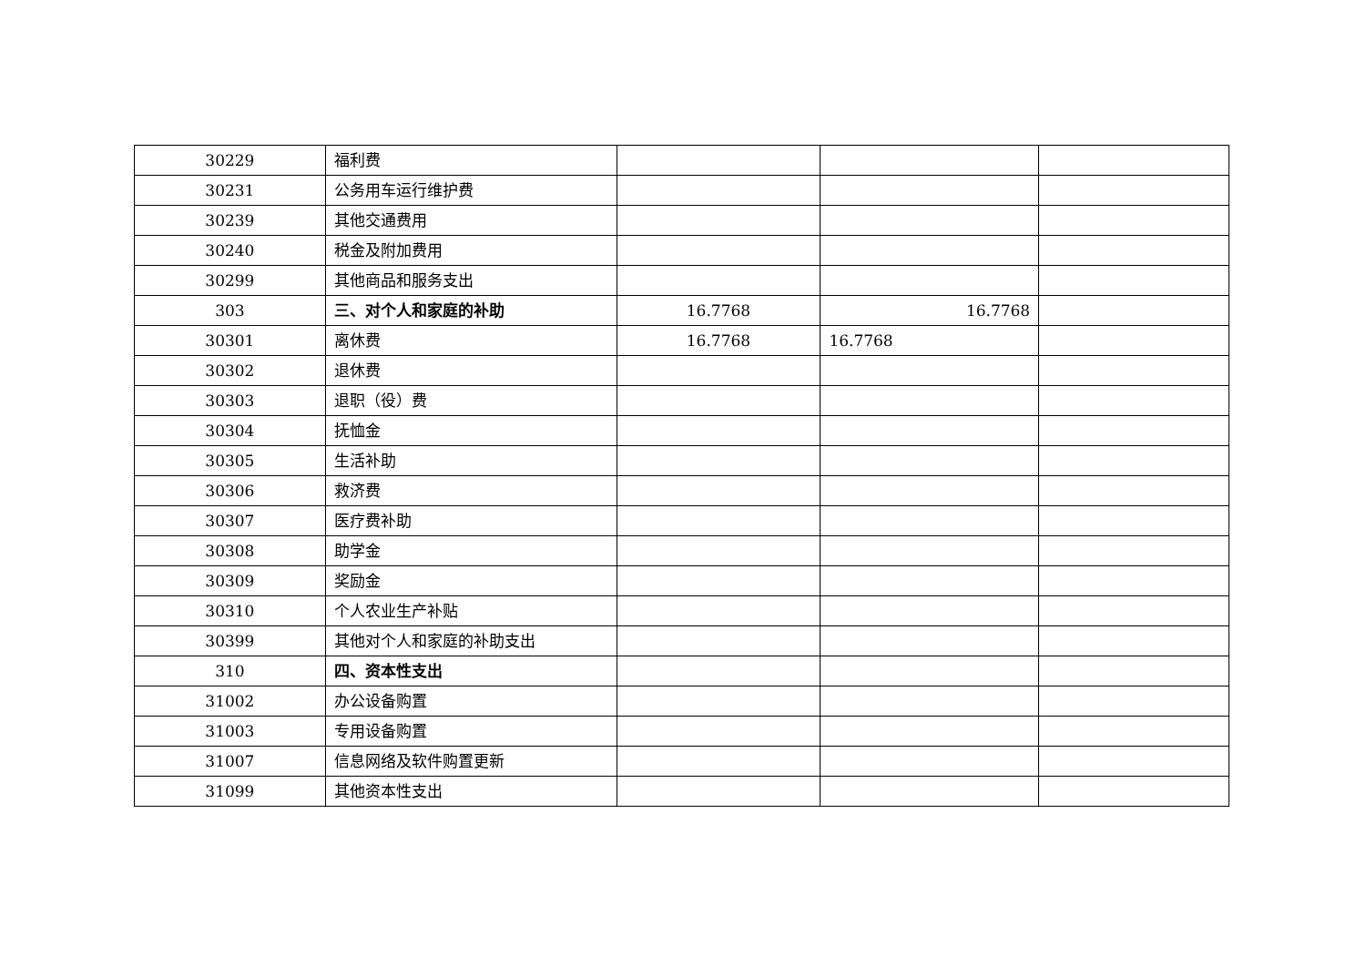| 30229 | 福利费 | | | |
| 30231 | 公务用车运行维护费 | | | |
| 30239 | 其他交通费用 | | | |
| 30240 | 税金及附加费用 | | | |
| 30299 | 其他商品和服务支出 | | | |
| 303 | 三、对个人和家庭的补助 | 16.7768 | 16.7768 | |
| 30301 | 离休费 | 16.7768 | 16.7768 | |
| 30302 | 退休费 | | | |
| 30303 | 退职（役）费 | | | |
| 30304 | 抚恤金 | | | |
| 30305 | 生活补助 | | | |
| 30306 | 救济费 | | | |
| 30307 | 医疗费补助 | | | |
| 30308 | 助学金 | | | |
| 30309 | 奖励金 | | | |
| 30310 | 个人农业生产补贴 | | | |
| 30399 | 其他对个人和家庭的补助支出 | | | |
| 310 | 四、资本性支出 | | | |
| 31002 | 办公设备购置 | | | |
| 31003 | 专用设备购置 | | | |
| 31007 | 信息网络及软件购置更新 | | | |
| 31099 | 其他资本性支出 | | | |